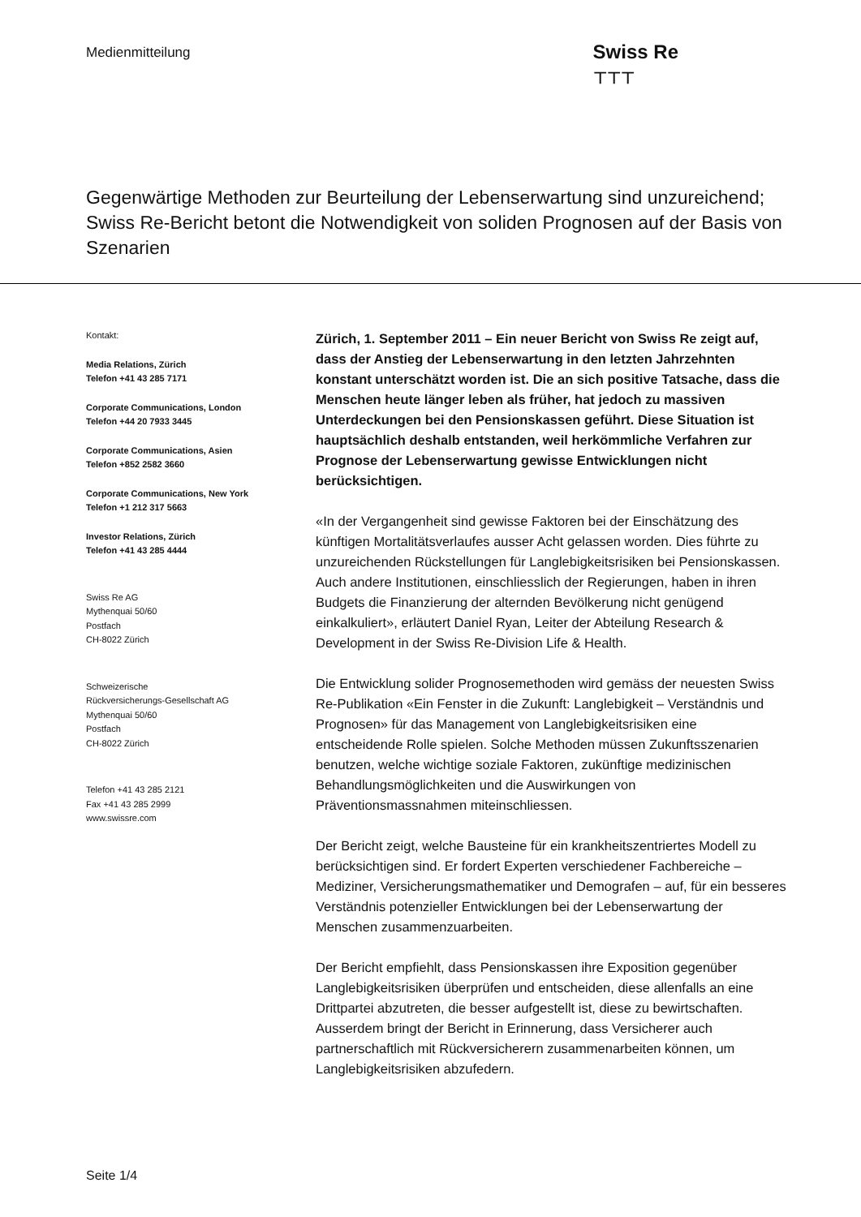Medienmitteilung
Swiss Re
⊤⊤⊤
Gegenwärtige Methoden zur Beurteilung der Lebenserwartung sind unzureichend; Swiss Re-Bericht betont die Notwendigkeit von soliden Prognosen auf der Basis von Szenarien
Kontakt:
Media Relations, Zürich
Telefon +41 43 285 7171
Corporate Communications, London
Telefon +44 20 7933 3445
Corporate Communications, Asien
Telefon +852 2582 3660
Corporate Communications, New York
Telefon +1 212 317 5663
Investor Relations, Zürich
Telefon +41 43 285 4444
Swiss Re AG
Mythenquai 50/60
Postfach
CH-8022 Zürich
Schweizerische
Rückversicherungs-Gesellschaft AG
Mythenquai 50/60
Postfach
CH-8022 Zürich
Telefon +41 43 285 2121
Fax +41 43 285 2999
www.swissre.com
Zürich, 1. September 2011 – Ein neuer Bericht von Swiss Re zeigt auf, dass der Anstieg der Lebenserwartung in den letzten Jahrzehnten konstant unterschätzt worden ist. Die an sich positive Tatsache, dass die Menschen heute länger leben als früher, hat jedoch zu massiven Unterdeckungen bei den Pensionskassen geführt. Diese Situation ist hauptsächlich deshalb entstanden, weil herkömmliche Verfahren zur Prognose der Lebenserwartung gewisse Entwicklungen nicht berücksichtigen.
«In der Vergangenheit sind gewisse Faktoren bei der Einschätzung des künftigen Mortalitätsverlaufes ausser Acht gelassen worden. Dies führte zu unzureichenden Rückstellungen für Langlebigkeitsrisiken bei Pensionskassen. Auch andere Institutionen, einschliesslich der Regierungen, haben in ihren Budgets die Finanzierung der alternden Bevölkerung nicht genügend einkalkuliert», erläutert Daniel Ryan, Leiter der Abteilung Research & Development in der Swiss Re-Division Life & Health.
Die Entwicklung solider Prognosemethoden wird gemäss der neuesten Swiss Re-Publikation «Ein Fenster in die Zukunft: Langlebigkeit – Verständnis und Prognosen» für das Management von Langlebigkeitsrisiken eine entscheidende Rolle spielen. Solche Methoden müssen Zukunftsszenarien benutzen, welche wichtige soziale Faktoren, zukünftige medizinischen Behandlungsmöglichkeiten und die Auswirkungen von Präventionsmassnahmen miteinschliessen.
Der Bericht zeigt, welche Bausteine für ein krankheitszentriertes Modell zu berücksichtigen sind. Er fordert Experten verschiedener Fachbereiche –Mediziner, Versicherungsmathematiker und Demografen – auf, für ein besseres Verständnis potenzieller Entwicklungen bei der Lebenserwartung der Menschen zusammenzuarbeiten.
Der Bericht empfiehlt, dass Pensionskassen ihre Exposition gegenüber Langlebigkeitsrisiken überprüfen und entscheiden, diese allenfalls an eine Drittpartei abzutreten, die besser aufgestellt ist, diese zu bewirtschaften. Ausserdem bringt der Bericht in Erinnerung, dass Versicherer auch partnerschaftlich mit Rückversicherern zusammenarbeiten können, um Langlebigkeitsrisiken abzufedern.
Seite 1/4